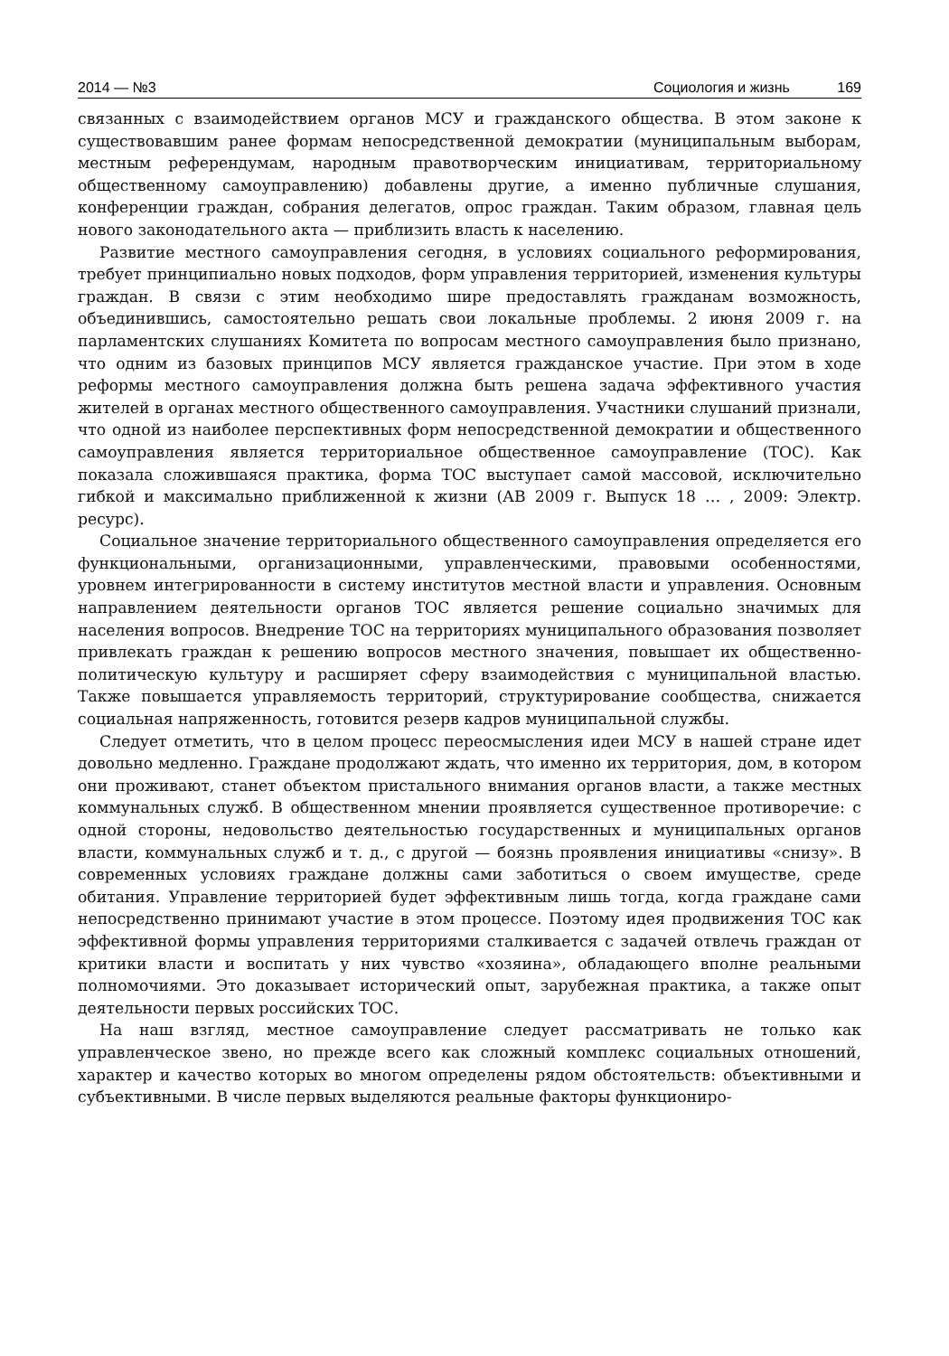2014 — №3 Социология и жизнь 169
связанных с взаимодействием органов МСУ и гражданского общества. В этом законе к существовавшим ранее формам непосредственной демократии (муниципальным выборам, местным референдумам, народным правотворческим инициативам, территориальному общественному самоуправлению) добавлены другие, а именно публичные слушания, конференции граждан, собрания делегатов, опрос граждан. Таким образом, главная цель нового законодательного акта — приблизить власть к населению.
Развитие местного самоуправления сегодня, в условиях социального реформирования, требует принципиально новых подходов, форм управления территорией, изменения культуры граждан. В связи с этим необходимо шире предоставлять гражданам возможность, объединившись, самостоятельно решать свои локальные проблемы. 2 июня 2009 г. на парламентских слушаниях Комитета по вопросам местного самоуправления было признано, что одним из базовых принципов МСУ является гражданское участие. При этом в ходе реформы местного самоуправления должна быть решена задача эффективного участия жителей в органах местного общественного самоуправления. Участники слушаний признали, что одной из наиболее перспективных форм непосредственной демократии и общественного самоуправления является территориальное общественное самоуправление (ТОС). Как показала сложившаяся практика, форма ТОС выступает самой массовой, исключительно гибкой и максимально приближенной к жизни (АВ 2009 г. Выпуск 18 … , 2009: Электр. ресурс).
Социальное значение территориального общественного самоуправления определяется его функциональными, организационными, управленческими, правовыми особенностями, уровнем интегрированности в систему институтов местной власти и управления. Основным направлением деятельности органов ТОС является решение социально значимых для населения вопросов. Внедрение ТОС на территориях муниципального образования позволяет привлекать граждан к решению вопросов местного значения, повышает их общественно-политическую культуру и расширяет сферу взаимодействия с муниципальной властью. Также повышается управляемость территорий, структурирование сообщества, снижается социальная напряженность, готовится резерв кадров муниципальной службы.
Следует отметить, что в целом процесс переосмысления идеи МСУ в нашей стране идет довольно медленно. Граждане продолжают ждать, что именно их территория, дом, в котором они проживают, станет объектом пристального внимания органов власти, а также местных коммунальных служб. В общественном мнении проявляется существенное противоречие: с одной стороны, недовольство деятельностью государственных и муниципальных органов власти, коммунальных служб и т. д., с другой — боязнь проявления инициативы «снизу». В современных условиях граждане должны сами заботиться о своем имуществе, среде обитания. Управление территорией будет эффективным лишь тогда, когда граждане сами непосредственно принимают участие в этом процессе. Поэтому идея продвижения ТОС как эффективной формы управления территориями сталкивается с задачей отвлечь граждан от критики власти и воспитать у них чувство «хозяина», обладающего вполне реальными полномочиями. Это доказывает исторический опыт, зарубежная практика, а также опыт деятельности первых российских ТОС.
На наш взгляд, местное самоуправление следует рассматривать не только как управленческое звено, но прежде всего как сложный комплекс социальных отношений, характер и качество которых во многом определены рядом обстоятельств: объективными и субъективными. В числе первых выделяются реальные факторы функциониро-